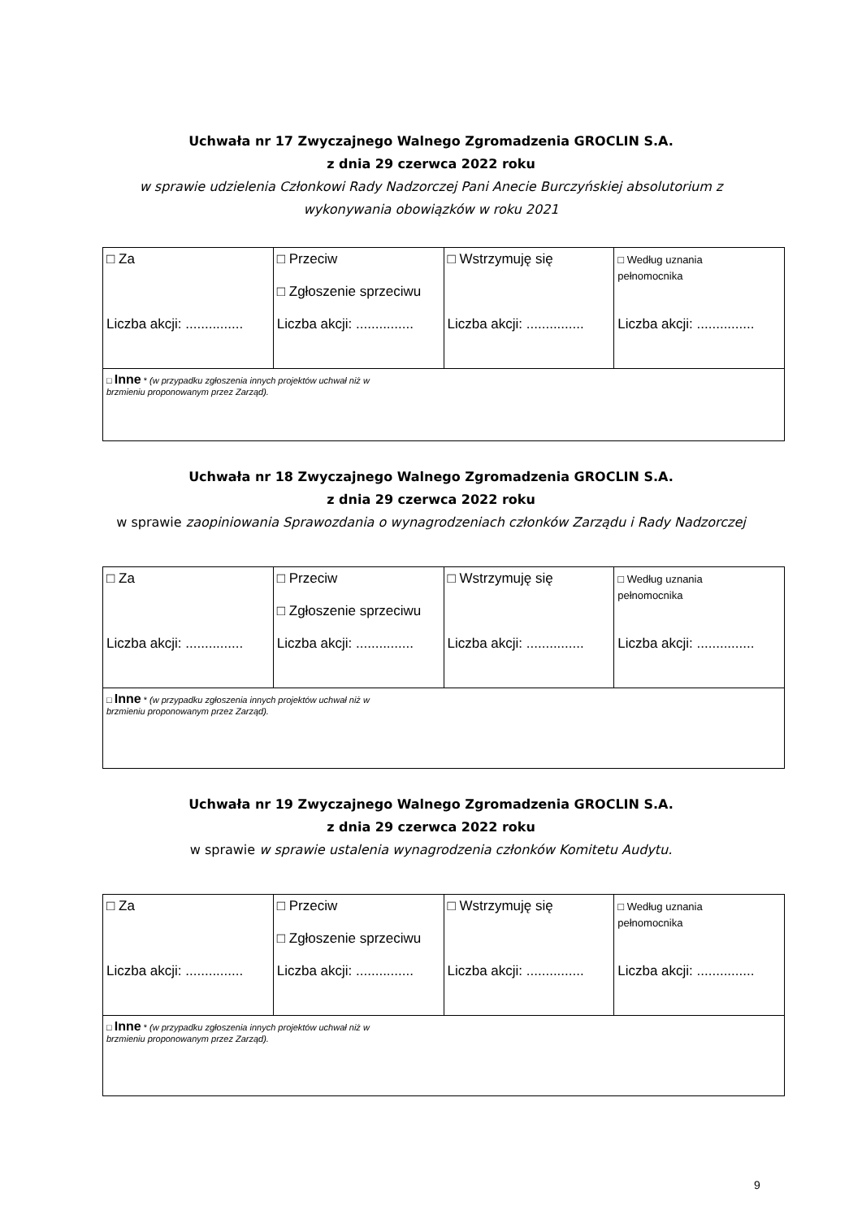Uchwała nr 17 Zwyczajnego Walnego Zgromadzenia GROCLIN S.A.
z dnia 29 czerwca 2022 roku
w sprawie udzielenia Członkowi Rady Nadzorczej Pani Anecie Burczyńskiej absolutorium z
wykonywania obowiązków w roku 2021
| □ Za Liczba akcji: ............... | □ Przeciw □ Zgłoszenie sprzeciwu Liczba akcji: ............... | □ Wstrzymuję się Liczba akcji: ............... | □ Według uznania pełnomocnika Liczba akcji: ............... |
| □ Inne * (w przypadku zgłoszenia innych projektów uchwał niż w brzmieniu proponowanym przez Zarząd). | | | |
Uchwała nr 18 Zwyczajnego Walnego Zgromadzenia GROCLIN S.A.
z dnia 29 czerwca 2022 roku
w sprawie zaopiniowania Sprawozdania o wynagrodzeniach członków Zarządu i Rady Nadzorczej
| □ Za Liczba akcji: ............... | □ Przeciw □ Zgłoszenie sprzeciwu Liczba akcji: ............... | □ Wstrzymuję się Liczba akcji: ............... | □ Według uznania pełnomocnika Liczba akcji: ............... |
| □ Inne * (w przypadku zgłoszenia innych projektów uchwał niż w brzmieniu proponowanym przez Zarząd). | | | |
Uchwała nr 19 Zwyczajnego Walnego Zgromadzenia GROCLIN S.A.
z dnia 29 czerwca 2022 roku
w sprawie w sprawie ustalenia wynagrodzenia członków Komitetu Audytu.
| □ Za Liczba akcji: ............... | □ Przeciw □ Zgłoszenie sprzeciwu Liczba akcji: ............... | □ Wstrzymuję się Liczba akcji: ............... | □ Według uznania pełnomocnika Liczba akcji: ............... |
| □ Inne * (w przypadku zgłoszenia innych projektów uchwał niż w brzmieniu proponowanym przez Zarząd). | | | |
9